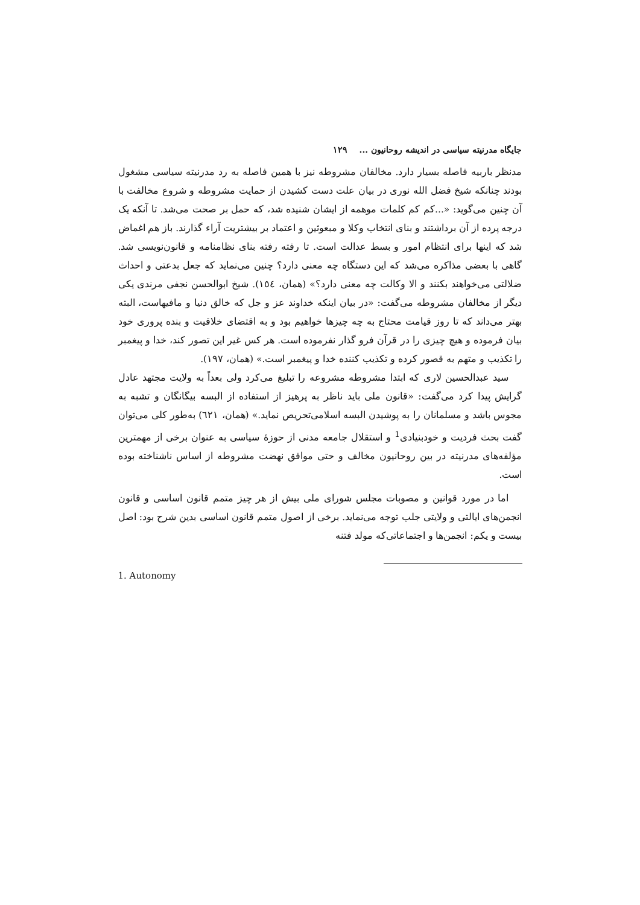جایگاه مدرنیته سیاسی در اندیشه روحانیون ... ۱۲۹
مدنظر باربیه فاصله بسیار دارد. مخالفان مشروطه نیز با همین فاصله به رد مدرنیته سیاسی مشغول بودند چنانکه شیخ فضل الله نوری در بیان علت دست کشیدن از حمایت مشروطه و شروع مخالفت با آن چنین می‌گوید: «...کم کم کلمات موهمه از ایشان شنیده شد، که حمل بر صحت می‌شد. تا آنکه یک درجه پرده از آن برداشتند و بنای انتخاب وکلا و مبعوثین و اعتماد بر بیشتریت آراء گذارند. باز هم اغماض شد که اینها برای انتظام امور و بسط عدالت است. تا رفته رفته بنای نظامنامه و قانون‌نویسی شد. گاهی با بعضی مذاکره می‌شد که این دستگاه چه معنی دارد؟ چنین می‌نماید که جعل بدعتی و احداث ضلالتی می‌خواهند بکنند و الا وکالت چه معنی دارد؟» (همان، ١٥٤). شیخ ابوالحسن نجفی مرندی یکی دیگر از مخالفان مشروطه می‌گفت: «در بیان اینکه خداوند عز و جل که خالق دنیا و مافیهاست، البته بهتر می‌داند که تا روز قیامت محتاج به چه چیزها خواهیم بود و به اقتضای خلاقیت و بنده پروری خود بیان فرموده و هیچ چیزی را در قرآن فرو گذار نفرموده است. هر کس غیر این تصور کند، خدا و پیغمبر را تکذیب و متهم به قصور کرده و تکذیب کننده خدا و پیغمبر است.» (همان، ۱۹۷).
سید عبدالحسین لاری که ابتدا مشروطه مشروعه را تبلیغ می‌کرد ولی بعداً به ولایت مجتهد عادل گرایش پیدا کرد می‌گفت: «قانون ملی باید ناظر به پرهیز از استفاده از البسه بیگانگان و تشبه به مجوس باشد و مسلمانان را به پوشیدن البسه اسلامی‌تحریص نماید.» (همان، ٦٢١) به‌طور کلی می‌توان گفت بحث فردیت و خودبنیادی<sup>1</sup> و استقلال جامعه مدنی از حوزهٔ سیاسی به عنوان برخی از مهمترین مؤلفه‌های مدرنیته در بین روحانیون مخالف و حتی موافق نهضت مشروطه از اساس ناشناخته بوده است.
اما در مورد قوانین و مصوبات مجلس شورای ملی بیش از هر چیز متمم قانون اساسی و قانون انجمن‌های ایالتی و ولایتی جلب توجه می‌نماید. برخی از اصول متمم قانون اساسی بدین شرح بود: اصل بیست و یکم: انجمن‌ها و اجتماعاتی‌که مولد فتنه
1. Autonomy